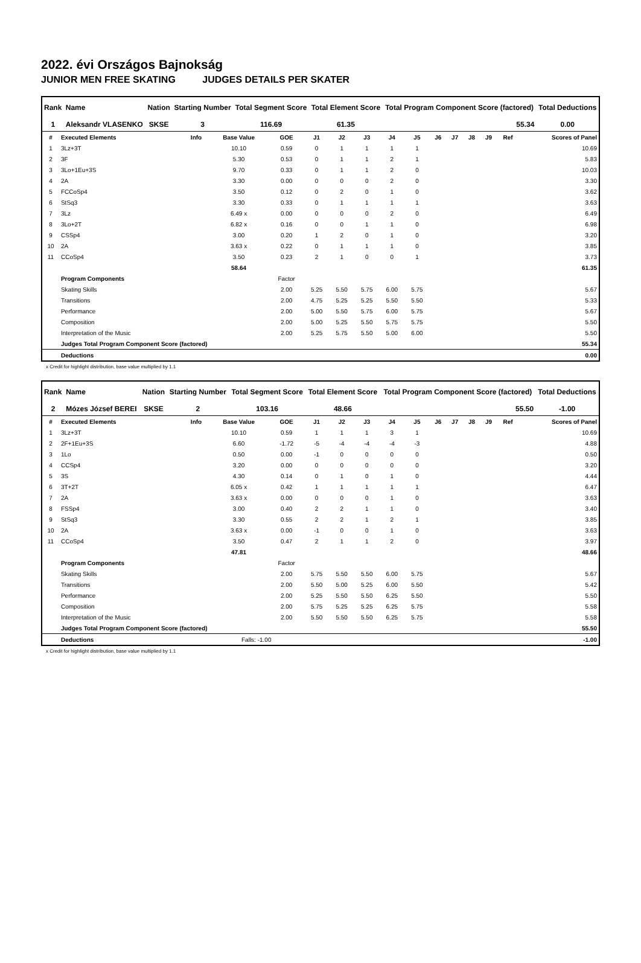2022. évi Országos Bajnokság
JUNIOR MEN FREE SKATING JUDGES DETAILS PER SKATER
| Rank | Name | Nation | Starting Number | Total Segment Score | Total Element Score | Total Program Component Score (factored) | Total Deductions |
| --- | --- | --- | --- | --- | --- | --- | --- |
| 1 | Aleksandr VLASENKO | SKSE | 3 | 116.69 | 61.35 | 55.34 | 0.00 |
| # | Executed Elements | Info | Base Value | GOE | J1 | J2 | J3 | J4 | J5 | J6 | J7 | J8 | J9 | Ref | Scores of Panel |
| --- | --- | --- | --- | --- | --- | --- | --- | --- | --- | --- | --- | --- | --- | --- | --- |
| 1 | 3Lz+3T | | 10.10 | 0.59 | 0 | 1 | 1 | 1 | 1 | | | | | | 10.69 |
| 2 | 3F | | 5.30 | 0.53 | 0 | 1 | 1 | 2 | 1 | | | | | | 5.83 |
| 3 | 3Lo+1Eu+3S | | 9.70 | 0.33 | 0 | 1 | 1 | 2 | 0 | | | | | | 10.03 |
| 4 | 2A | | 3.30 | 0.00 | 0 | 0 | 0 | 2 | 0 | | | | | | 3.30 |
| 5 | FCCoSp4 | | 3.50 | 0.12 | 0 | 2 | 0 | 1 | 0 | | | | | | 3.62 |
| 6 | StSq3 | | 3.30 | 0.33 | 0 | 1 | 1 | 1 | 1 | | | | | | 3.63 |
| 7 | 3Lz | | 6.49 x | 0.00 | 0 | 0 | 0 | 2 | 0 | | | | | | 6.49 |
| 8 | 3Lo+2T | | 6.82 x | 0.16 | 0 | 0 | 1 | 1 | 0 | | | | | | 6.98 |
| 9 | CSSp4 | | 3.00 | 0.20 | 1 | 2 | 0 | 1 | 0 | | | | | | 3.20 |
| 10 | 2A | | 3.63 x | 0.22 | 0 | 1 | 1 | 1 | 0 | | | | | | 3.85 |
| 11 | CCoSp4 | | 3.50 | 0.23 | 2 | 1 | 0 | 0 | 1 | | | | | | 3.73 |
| | | | 58.64 | | | | | | | | | | | | 61.35 |
| | Program Components | | | Factor | | | | | | | | | | | |
| | Skating Skills | | | 2.00 | 5.25 | 5.50 | 5.75 | 6.00 | 5.75 | | | | | | 5.67 |
| | Transitions | | | 2.00 | 4.75 | 5.25 | 5.25 | 5.50 | 5.50 | | | | | | 5.33 |
| | Performance | | | 2.00 | 5.00 | 5.50 | 5.75 | 6.00 | 5.75 | | | | | | 5.67 |
| | Composition | | | 2.00 | 5.00 | 5.25 | 5.50 | 5.75 | 5.75 | | | | | | 5.50 |
| | Interpretation of the Music | | | 2.00 | 5.25 | 5.75 | 5.50 | 5.00 | 6.00 | | | | | | 5.50 |
| | Judges Total Program Component Score (factored) | | | | | | | | | | | | | | 55.34 |
| | Deductions | | | | | | | | | | | | | | 0.00 |
x Credit for highlight distribution, base value multiplied by 1.1
| Rank | Name | Nation | Starting Number | Total Segment Score | Total Element Score | Total Program Component Score (factored) | Total Deductions |
| --- | --- | --- | --- | --- | --- | --- | --- |
| 2 | Mózes József BEREI | SKSE | 2 | 103.16 | 48.66 | 55.50 | -1.00 |
| # | Executed Elements | Info | Base Value | GOE | J1 | J2 | J3 | J4 | J5 | J6 | J7 | J8 | J9 | Ref | Scores of Panel |
| --- | --- | --- | --- | --- | --- | --- | --- | --- | --- | --- | --- | --- | --- | --- | --- |
| 1 | 3Lz+3T | | 10.10 | 0.59 | 1 | 1 | 1 | 3 | 1 | | | | | | 10.69 |
| 2 | 2F+1Eu+3S | | 6.60 | -1.72 | -5 | -4 | -4 | -4 | -3 | | | | | | 4.88 |
| 3 | 1Lo | | 0.50 | 0.00 | -1 | 0 | 0 | 0 | 0 | | | | | | 0.50 |
| 4 | CCSp4 | | 3.20 | 0.00 | 0 | 0 | 0 | 0 | 0 | | | | | | 3.20 |
| 5 | 3S | | 4.30 | 0.14 | 0 | 1 | 0 | 1 | 0 | | | | | | 4.44 |
| 6 | 3T+2T | | 6.05 x | 0.42 | 1 | 1 | 1 | 1 | 1 | | | | | | 6.47 |
| 7 | 2A | | 3.63 x | 0.00 | 0 | 0 | 0 | 1 | 0 | | | | | | 3.63 |
| 8 | FSSp4 | | 3.00 | 0.40 | 2 | 2 | 1 | 1 | 0 | | | | | | 3.40 |
| 9 | StSq3 | | 3.30 | 0.55 | 2 | 2 | 1 | 2 | 1 | | | | | | 3.85 |
| 10 | 2A | | 3.63 x | 0.00 | -1 | 0 | 0 | 1 | 0 | | | | | | 3.63 |
| 11 | CCoSp4 | | 3.50 | 0.47 | 2 | 1 | 1 | 2 | 0 | | | | | | 3.97 |
| | | | 47.81 | | | | | | | | | | | | 48.66 |
| | Program Components | | | Factor | | | | | | | | | | | |
| | Skating Skills | | | 2.00 | 5.75 | 5.50 | 5.50 | 6.00 | 5.75 | | | | | | 5.67 |
| | Transitions | | | 2.00 | 5.50 | 5.00 | 5.25 | 6.00 | 5.50 | | | | | | 5.42 |
| | Performance | | | 2.00 | 5.25 | 5.50 | 5.50 | 6.25 | 5.50 | | | | | | 5.50 |
| | Composition | | | 2.00 | 5.75 | 5.25 | 5.25 | 6.25 | 5.75 | | | | | | 5.58 |
| | Interpretation of the Music | | | 2.00 | 5.50 | 5.50 | 5.50 | 6.25 | 5.75 | | | | | | 5.58 |
| | Judges Total Program Component Score (factored) | | | | | | | | | | | | | | 55.50 |
| | Deductions | | Falls: -1.00 | | | | | | | | | | | | -1.00 |
x Credit for highlight distribution, base value multiplied by 1.1